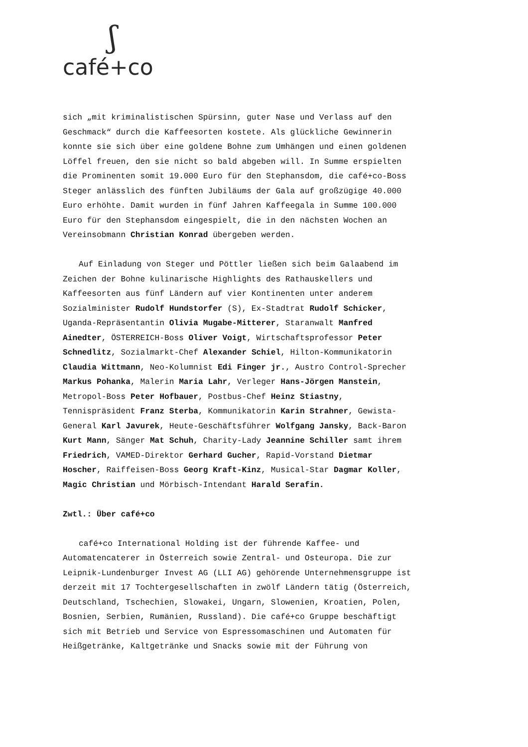ʃ
café+co
sich „mit kriminalistischen Spürsinn, guter Nase und Verlass auf den Geschmack“ durch die Kaffeesorten kostete. Als glückliche Gewinnerin konnte sie sich über eine goldene Bohne zum Umhängen und einen goldenen Löffel freuen, den sie nicht so bald abgeben will. In Summe erspielten die Prominenten somit 19.000 Euro für den Stephansdom, die café+co-Boss Steger anlässlich des fünften Jubiläums der Gala auf großzügige 40.000 Euro erhöhte. Damit wurden in fünf Jahren Kaffeegala in Summe 100.000 Euro für den Stephansdom eingespielt, die in den nächsten Wochen an Vereinsobmann Christian Konrad übergeben werden.
Auf Einladung von Steger und Pöttler ließen sich beim Galaabend im Zeichen der Bohne kulinarische Highlights des Rathauskellers und Kaffeesorten aus fünf Ländern auf vier Kontinenten unter anderem Sozialminister Rudolf Hundstorfer (S), Ex-Stadtrat Rudolf Schicker, Uganda-Repräsentantin Olivia Mugabe-Mitterer, Staranwalt Manfred Ainedter, ÖSTERREICH-Boss Oliver Voigt, Wirtschaftsprofessor Peter Schnedlitz, Sozialmarkt-Chef Alexander Schiel, Hilton-Kommunikatorin Claudia Wittmann, Neo-Kolumnist Edi Finger jr., Austro Control-Sprecher Markus Pohanka, Malerin Maria Lahr, Verleger Hans-Jörgen Manstein, Metropol-Boss Peter Hofbauer, Postbus-Chef Heinz Stiastny, Tennispräsident Franz Sterba, Kommunikatorin Karin Strahner, Gewista-General Karl Javurek, Heute-Geschäftsführer Wolfgang Jansky, Back-Baron Kurt Mann, Sänger Mat Schuh, Charity-Lady Jeannine Schiller samt ihrem Friedrich, VAMED-Direktor Gerhard Gucher, Rapid-Vorstand Dietmar Hoscher, Raiffeisen-Boss Georg Kraft-Kinz, Musical-Star Dagmar Koller, Magic Christian und Mörbisch-Intendant Harald Serafin.
Zwtl.: Über café+co
café+co International Holding ist der führende Kaffee- und Automatencaterer in Österreich sowie Zentral- und Osteuropa. Die zur Leipnik-Lundenburger Invest AG (LLI AG) gehörende Unternehmensgruppe ist derzeit mit 17 Tochtergesellschaften in zwölf Ländern tätig (Österreich, Deutschland, Tschechien, Slowakei, Ungarn, Slowenien, Kroatien, Polen, Bosnien, Serbien, Rumänien, Russland). Die café+co Gruppe beschäftigt sich mit Betrieb und Service von Espressomaschinen und Automaten für Heißgetränke, Kaltgetränke und Snacks sowie mit der Führung von